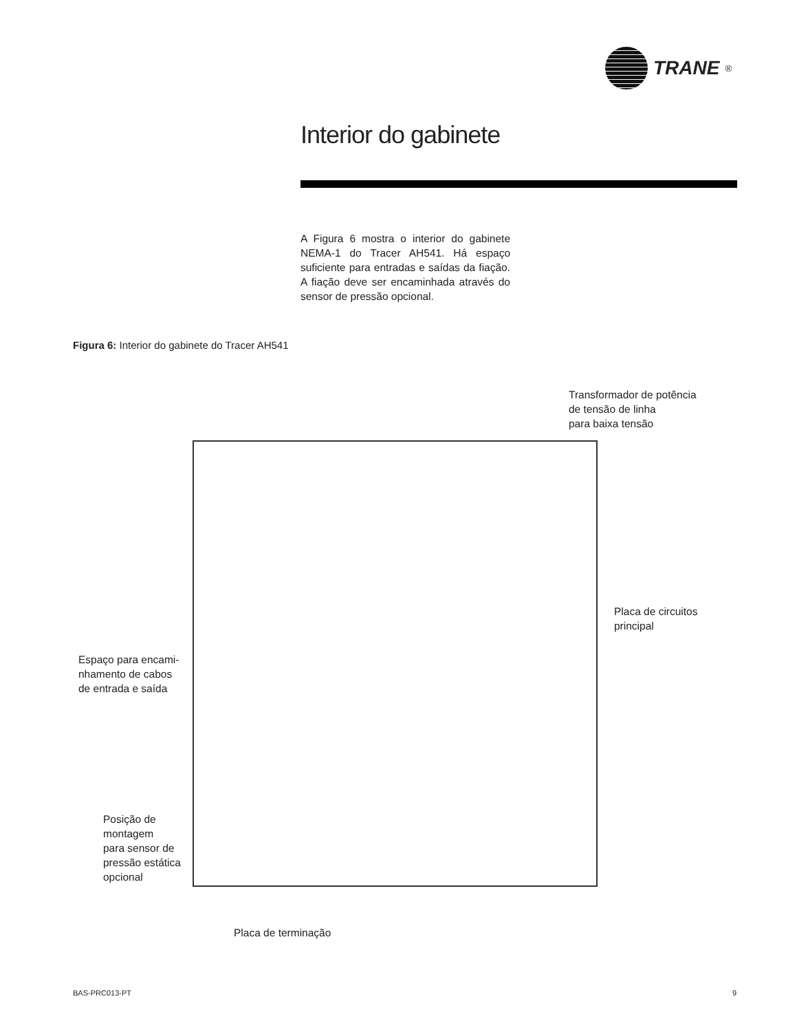TRANE<sup>®</sup>
Interior do gabinete
A Figura 6 mostra o interior do gabinete NEMA-1 do Tracer AH541. Há espaço suficiente para entradas e saídas da fiação. A fiação deve ser encaminhada através do sensor de pressão opcional.
Figura 6: Interior do gabinete do Tracer AH541
Transformador de potência
de tensão de linha
para baixa tensão
Placa de circuitos
principal
Espaço para encami-
nhamento de cabos
de entrada e saída
Posição de
montagem
para sensor de
pressão estática
opcional
Placa de terminação
BAS-PRC013-PT 9